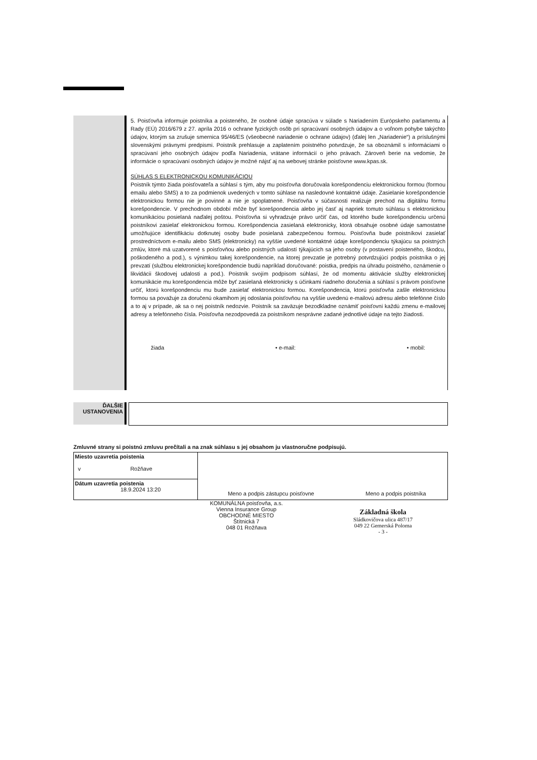5. Poisťovňa informuje poistníka a poisteného, že osobné údaje spracúva v súlade s Nariadením Európskeho parlamentu a Rady (EÚ) 2016/679 z 27. apríla 2016 o ochrane fyzických osôb pri spracúvaní osobných údajov a o voľnom pohybe takýchto údajov, ktorým sa zrušuje smernica 95/46/ES (všeobecné nariadenie o ochrane údajov) (ďalej len „Nariadenie“) a príslušnými slovenskými právnymi predpismi. Poistník prehlasuje a zaplatením poistného potvrdzuje, že sa oboznámil s informáciami o spracúvaní jeho osobných údajov podľa Nariadenia, vrátane informácií o jeho právach. Zároveň berie na vedomie, že informácie o spracúvaní osobných údajov je možné nájsť aj na webovej stránke poisťovne www.kpas.sk.
SÚHLAS S ELEKTRONICKOU KOMUNIKÁCIOU
Poistník týmto žiada poisťovateľa a súhlasí s tým, aby mu poisťovňa doručovala korešpondenciu elektronickou formou (formou emailu alebo SMS) a to za podmienok uvedených v tomto súhlase na nasledovné kontaktné údaje. Zasielanie korešpondencie elektronickou formou nie je povinné a nie je spoplatnené. Poisťovňa v súčasnosti realizuje prechod na digitálnu formu korešpondencie. V prechodnom období môže byť korešpondencia alebo jej časť aj napriek tomuto súhlasu s elektronickou komunikáciou posielaná naďalej poštou. Poisťovňa si vyhradzuje právo určiť čas, od ktorého bude korešpondenciu určenú poistníkovi zasielať elektronickou formou. Korešpondencia zasielaná elektronicky, ktorá obsahuje osobné údaje samostatne umožňujúce identifikáciu dotknutej osoby bude posielaná zabezpečenou formou. Poisťovňa bude poistníkovi zasielať prostredníctvom e-mailu alebo SMS (elektronicky) na vyššie uvedené kontaktné údaje korešpondenciu týkajúcu sa poistných zmlúv, ktoré má uzatvorené s poisťovňou alebo poistných udalostí týkajúcich sa jeho osoby (v postavení poisteného, škodcu, poškodeného a pod.), s výnimkou takej korešpondencie, na ktorej prevzatie je potrebný potvrdzujúci podpis poistníka o jej prevzatí (službou elektronickej korešpondencie budú napríklad doručované: poistka, predpis na úhradu poistného, oznámenie o likvidácii škodovej udalosti a pod.). Poistník svojím podpisom súhlasí, že od momentu aktivácie služby elektronickej komunikácie mu korešpondencia môže byť zasielaná elektronicky s účinkami riadneho doručenia a súhlasí s právom poisťovne určiť, ktorú korešpondenciu mu bude zasielať elektronickou formou. Korešpondencia, ktorú poisťovňa zašle elektronickou formou sa považuje za doručenú okamihom jej odoslania poisťovňou na vyššie uvedenú e-mailovú adresu alebo telefónne číslo a to aj v prípade, ak sa o nej poistník nedozvie. Poistník sa zaväzuje bezodkladne oznámiť poisťovni každú zmenu e-mailovej adresy a telefónneho čísla. Poisťovňa nezodpovedá za poistníkom nesprávne zadané jednotlivé údaje na tejto žiadosti.
žiada • e-mail: • mobil:
ĎALŠIE
USTANOVENIA
Zmluvné strany si poistnú zmluvu prečítali a na znak súhlasu s jej obsahom ju vlastnoručne podpisujú.
| Miesto uzavretia poistenia v Rožňave | | |
| Dátum uzavretia poistenia 18.9.2024 13:20 | Meno a podpis zástupcu poisťovne | Meno a podpis poistníka |
KOMUNÁLNA poisťovňa, a.s.
Vienna Insurance Group
OBCHODNÉ MIESTO
Štítnická 7
048 01 Rožňava
Základná škola
Sládkovičova ulica 487/17
049 22 Gemerská Poloma
- 3 -